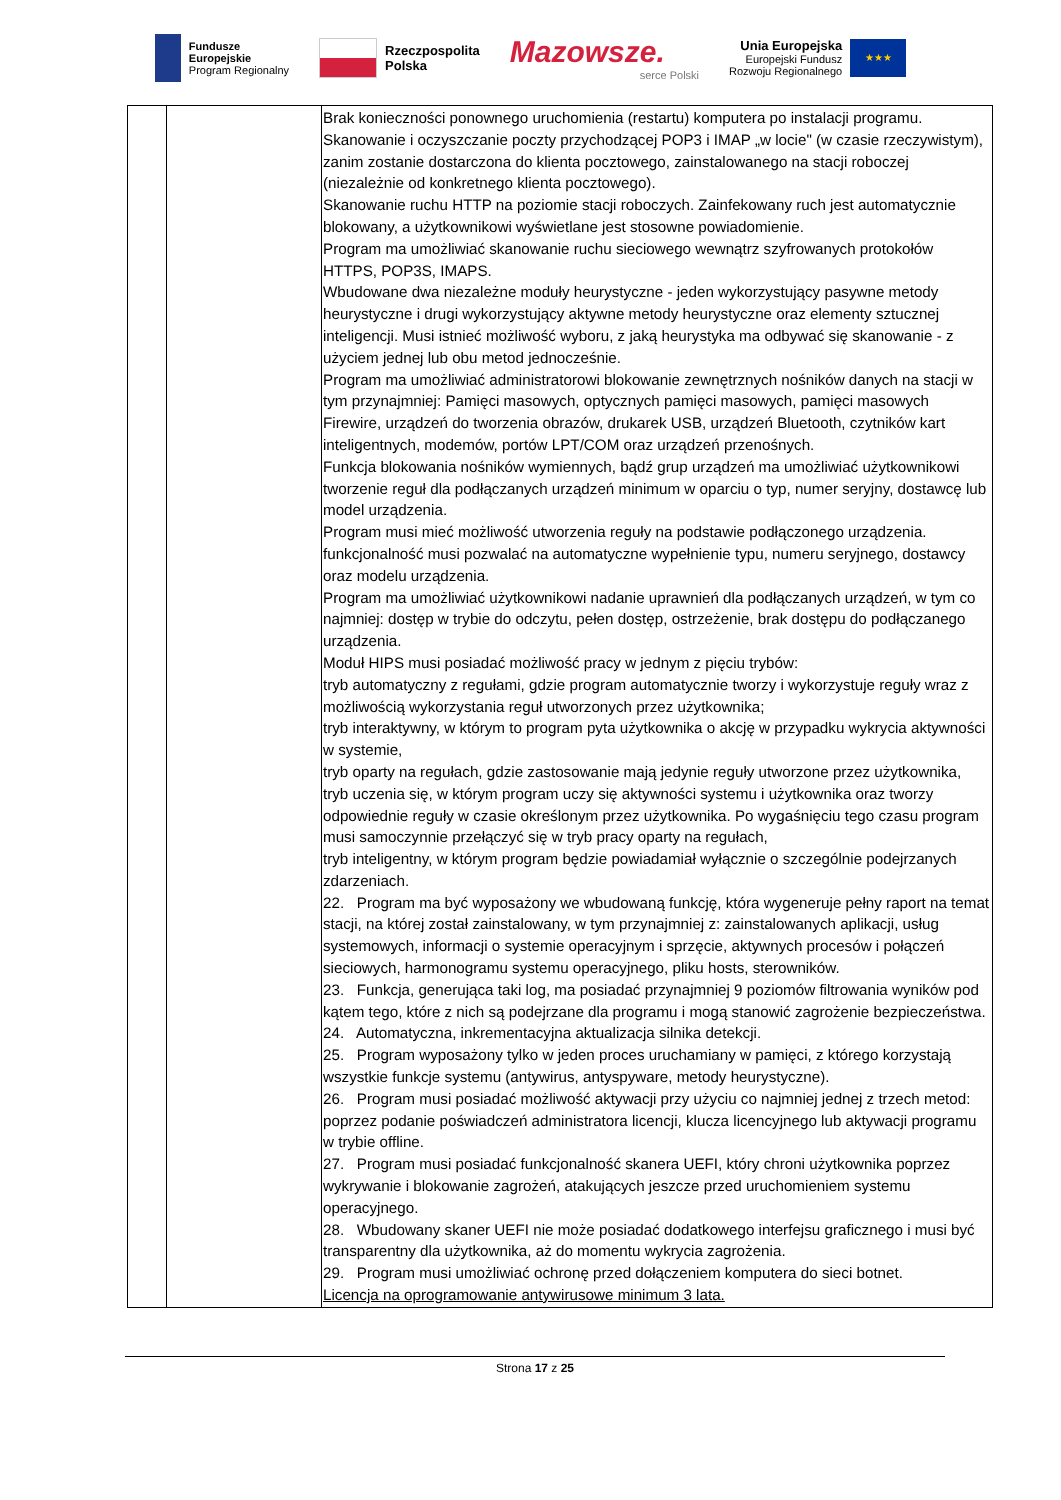Fundusze
Europejskie
Program Regionalny
Rzeczpospolita
Polska
Mazowsze.
serce Polski
Unia Europejska
Europejski Fundusz
Rozwoju Regionalnego
★★★
| | | Brak konieczności ponownego uruchomienia (restartu) komputera po instalacji programu. Skanowanie i oczyszczanie poczty przychodzącej POP3 i IMAP „w locie" (w czasie rzeczywistym), zanim zostanie dostarczona do klienta pocztowego, zainstalowanego na stacji roboczej (niezależnie od konkretnego klienta pocztowego). Skanowanie ruchu HTTP na poziomie stacji roboczych. Zainfekowany ruch jest automatycznie blokowany, a użytkownikowi wyświetlane jest stosowne powiadomienie. Program ma umożliwiać skanowanie ruchu sieciowego wewnątrz szyfrowanych protokołów HTTPS, POP3S, IMAPS. Wbudowane dwa niezależne moduły heurystyczne - jeden wykorzystujący pasywne metody heurystyczne i drugi wykorzystujący aktywne metody heurystyczne oraz elementy sztucznej inteligencji. Musi istnieć możliwość wyboru, z jaką heurystyka ma odbywać się skanowanie - z użyciem jednej lub obu metod jednocześnie. Program ma umożliwiać administratorowi blokowanie zewnętrznych nośników danych na stacji w tym przynajmniej: Pamięci masowych, optycznych pamięci masowych, pamięci masowych Firewire, urządzeń do tworzenia obrazów, drukarek USB, urządzeń Bluetooth, czytników kart inteligentnych, modemów, portów LPT/COM oraz urządzeń przenośnych. Funkcja blokowania nośników wymiennych, bądź grup urządzeń ma umożliwiać użytkownikowi tworzenie reguł dla podłączanych urządzeń minimum w oparciu o typ, numer seryjny, dostawcę lub model urządzenia. Program musi mieć możliwość utworzenia reguły na podstawie podłączonego urządzenia. funkcjonalność musi pozwalać na automatyczne wypełnienie typu, numeru seryjnego, dostawcy oraz modelu urządzenia. Program ma umożliwiać użytkownikowi nadanie uprawnień dla podłączanych urządzeń, w tym co najmniej: dostęp w trybie do odczytu, pełen dostęp, ostrzeżenie, brak dostępu do podłączanego urządzenia. Moduł HIPS musi posiadać możliwość pracy w jednym z pięciu trybów: tryb automatyczny z regułami, gdzie program automatycznie tworzy i wykorzystuje reguły wraz z możliwością wykorzystania reguł utworzonych przez użytkownika; tryb interaktywny, w którym to program pyta użytkownika o akcję w przypadku wykrycia aktywności w systemie, tryb oparty na regułach, gdzie zastosowanie mają jedynie reguły utworzone przez użytkownika, tryb uczenia się, w którym program uczy się aktywności systemu i użytkownika oraz tworzy odpowiednie reguły w czasie określonym przez użytkownika. Po wygaśnięciu tego czasu program musi samoczynnie przełączyć się w tryb pracy oparty na regułach, tryb inteligentny, w którym program będzie powiadamiał wyłącznie o szczególnie podejrzanych zdarzeniach. 22. Program ma być wyposażony we wbudowaną funkcję, która wygeneruje pełny raport na temat stacji, na której został zainstalowany, w tym przynajmniej z: zainstalowanych aplikacji, usług systemowych, informacji o systemie operacyjnym i sprzęcie, aktywnych procesów i połączeń sieciowych, harmonogramu systemu operacyjnego, pliku hosts, sterowników. 23. Funkcja, generująca taki log, ma posiadać przynajmniej 9 poziomów filtrowania wyników pod kątem tego, które z nich są podejrzane dla programu i mogą stanowić zagrożenie bezpieczeństwa. 24. Automatyczna, inkrementacyjna aktualizacja silnika detekcji. 25. Program wyposażony tylko w jeden proces uruchamiany w pamięci, z którego korzystają wszystkie funkcje systemu (antywirus, antyspyware, metody heurystyczne). 26. Program musi posiadać możliwość aktywacji przy użyciu co najmniej jednej z trzech metod: poprzez podanie poświadczeń administratora licencji, klucza licencyjnego lub aktywacji programu w trybie offline. 27. Program musi posiadać funkcjonalność skanera UEFI, który chroni użytkownika poprzez wykrywanie i blokowanie zagrożeń, atakujących jeszcze przed uruchomieniem systemu operacyjnego. 28. Wbudowany skaner UEFI nie może posiadać dodatkowego interfejsu graficznego i musi być transparentny dla użytkownika, aż do momentu wykrycia zagrożenia. 29. Program musi umożliwiać ochronę przed dołączeniem komputera do sieci botnet. Licencja na oprogramowanie antywirusowe minimum 3 lata. |
Strona 17 z 25